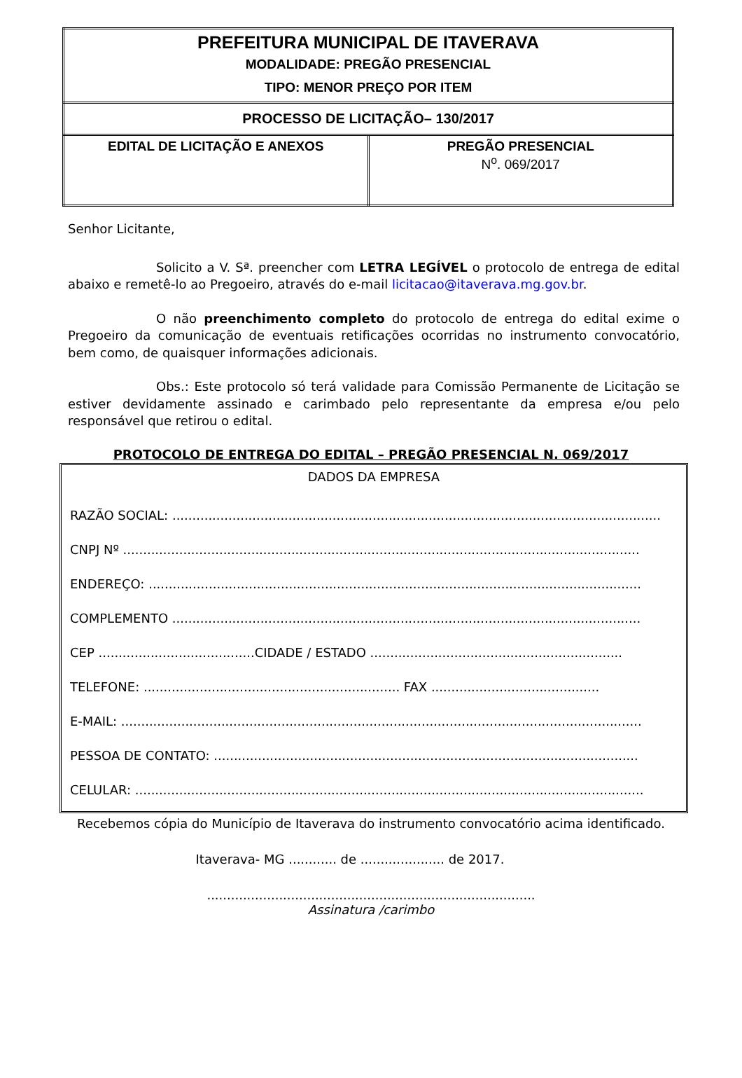| PREFEITURA MUNICIPAL DE ITAVERAVA MODALIDADE: PREGÃO PRESENCIAL TIPO: MENOR PREÇO POR ITEM | |
| PROCESSO DE LICITAÇÃO– 130/2017 | |
| EDITAL DE LICITAÇÃO E ANEXOS | PREGÃO PRESENCIAL N<sup>o</sup>. 069/2017 |
Senhor Licitante,
Solicito a V. Sª. preencher com LETRA LEGÍVEL o protocolo de entrega de edital abaixo e remetê-lo ao Pregoeiro, através do e-mail licitacao@itaverava.mg.gov.br.
O não preenchimento completo do protocolo de entrega do edital exime o Pregoeiro da comunicação de eventuais retificações ocorridas no instrumento convocatório, bem como, de quaisquer informações adicionais.
Obs.: Este protocolo só terá validade para Comissão Permanente de Licitação se estiver devidamente assinado e carimbado pelo representante da empresa e/ou pelo responsável que retirou o edital.
PROTOCOLO DE ENTREGA DO EDITAL – PREGÃO PRESENCIAL N. 069/2017
DADOS DA EMPRESA
RAZÃO SOCIAL: ..........................................................................................................................
CNPJ Nº .................................................................................................................................
ENDEREÇO: ...........................................................................................................................
COMPLEMENTO .....................................................................................................................
CEP .......................................CIDADE / ESTADO ...............................................................
TELEFONE: ................................................................ FAX ..........................................
E-MAIL: ..................................................................................................................................
PESSOA DE CONTATO: ..........................................................................................................
CELULAR: ...............................................................................................................................
Recebemos cópia do Município de Itaverava do instrumento convocatório acima identificado.
Itaverava- MG ............ de ..................... de 2017.
..................................................................................
Assinatura /carimbo